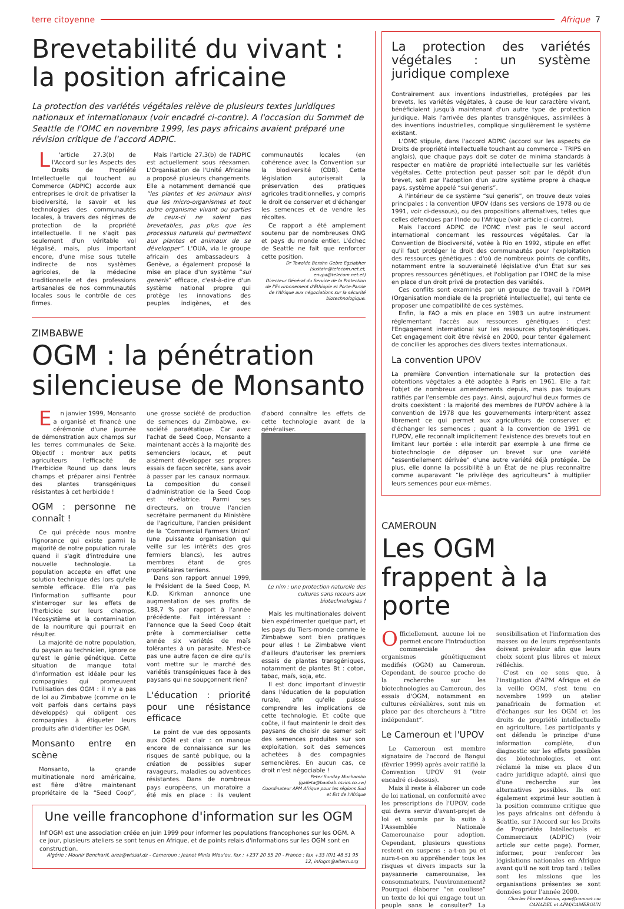terre citoyenne Afrique 7
Brevetabilité du vivant :
la position africaine
La protection des variétés végétales relève de plusieurs textes juridiques nationaux et internationaux (voir encadré ci-contre). A l'occasion du Sommet de Seattle de l'OMC en novembre 1999, les pays africains avaient préparé une révision critique de l'accord ADPIC.
L 'article 27.3(b) de l'Accord sur les Aspects des Droits de Propriété Intellectuelle qui touchent au Commerce (ADPIC) accorde aux entreprises le droit de privatiser la biodiversité, le savoir et les technologies des communautés locales, à travers des régimes de protection de la propriété intellectuelle. Il ne s'agit pas seulement d'un véritable vol légalisé, mais, plus important encore, d'une mise sous tutelle indirecte de nos systèmes agricoles, de la médecine traditionnelle et des professions artisanales de nos communautés locales sous le contrôle de ces firmes.
Mais l'article 27.3(b) de l'ADPIC est actuellement sous réexamen. L'Organisation de l'Unité Africaine a proposé plusieurs changements. Elle a notamment demandé que “les plantes et les animaux ainsi que les micro-organismes et tout autre organisme vivant ou parties de ceux-ci ne soient pas brevetables, pas plus que les processus naturels qui permettent aux plantes et animaux de se développer”. L'OUA, via le groupe africain des ambassadeurs à Genève, a également proposé la mise en place d'un système “sui generis” efficace, c'est-à-dire d'un système national propre qui protège les innovations des peuples indigènes, et des communautés locales (en cohérence avec la Convention sur la biodiversité (CDB). Cette législation autoriserait la préservation des pratiques agricoles traditionnelles, y compris le droit de conserver et d'échanger les semences et de vendre les récoltes.
Ce rapport a été amplement soutenu par de nombreuses ONG et pays du monde entier. L'échec de Seattle ne fait que renforcer cette position.
Dr Tewolde Berahn Gebre Egziabher
(sustain@telecom.net.et, envpa@telecom.net.et)
Directeur Général du Service de la Protection de l'Environnement d'Ethiopie et Porte-Parole de l'Afrique aux négociations sur la sécurité biotechnologique.
ZIMBABWE
OGM : la pénétration silencieuse de Monsanto
En janvier 1999, Monsanto a organisé et financé une cérémonie d'une journée de démonstration aux champs sur les terres communales de Seke. Objectif : montrer aux petits agriculteurs l'efficacité de l'herbicide Round up dans leurs champs et préparer ainsi l'entrée des plantes transgéniques résistantes à cet herbicide !
OGM : personne ne connaît !
Ce qui précède nous montre l'ignorance qui existe parmi la majorité de notre population rurale quand il s'agit d'introduire une nouvelle technologie. La population accepte en effet une solution technique dès lors qu'elle semble efficace. Elle n'a pas l'information suffisante pour s'interroger sur les effets de l'herbicide sur leurs champs, l'écosystème et la contamination de la nourriture qui pourrait en résulter.
La majorité de notre population, du paysan au technicien, ignore ce qu'est le génie génétique. Cette situation de manque total d'information est idéale pour les compagnies qui promeuvent l'utilisation des OGM : il n'y a pas de loi au Zimbabwe (comme on le voit parfois dans certains pays développés) qui obligent ces compagnies à étiqueter leurs produits afin d'identifier les OGM.
Monsanto entre en scène
Monsanto, la grande multinationale nord américaine, est fière d'être maintenant propriétaire de la “Seed Coop”, une grosse société de production de semences du Zimbabwe, ex-société paraétatique. Car avec l'achat de Seed Coop, Monsanto a maintenant accès à la majorité des semenciers locaux, et peut aisément développer ses propres essais de façon secrète, sans avoir à passer par les canaux normaux. La composition du conseil d'administration de la Seed Coop est révélatrice. Parmi ses directeurs, on trouve l'ancien secrétaire permanent du Ministère de l'agriculture, l'ancien président de la “Commercial Farmers Union” (une puissante organisation qui veille sur les intérêts des gros fermiers blancs), les autres membres étant de gros propriétaires terriens.
Dans son rapport annuel 1999, le Président de la Seed Coop, M. K.D. Kirkman annonce une augmentation de ses profits de 188,7 % par rapport à l'année précédente. Fait intéressant : l'annonce que la Seed Coop était prête à commercialiser cette année six variétés de maïs tolérantes à un parasite. N'est-ce pas une autre façon de dire qu'ils vont mettre sur le marché des variétés transgéniques face à des paysans qui ne soupçonnent rien?
L'éducation : priorité pour une résistance efficace
Le point de vue des opposants aux OGM est clair : on manque encore de connaissance sur les risques de santé publique, ou la création de possibles super ravageurs, maladies ou adventices résistantes. Dans de nombreux pays européens, un moratoire a été mis en place : ils veulent d'abord connaître les effets de cette technologie avant de la généraliser.
Le nim : une protection naturelle des cultures sans recours aux biotechnologies !
Mais les multinationales doivent bien expérimenter quelque part, et les pays du Tiers-monde comme le Zimbabwe sont bien pratiques pour elles ! Le Zimbabwe vient d'ailleurs d'autoriser les premiers essais de plantes transgéniques, notamment de plantes Bt : coton, tabac, maïs, soja, etc.
Il est donc important d'investir dans l'éducation de la population rurale, afin qu'elle puisse comprendre les implications de cette technologie. Et coûte que coûte, il faut maintenir le droit des paysans de choisir de semer soit des semences produites sur son exploitation, soit des semences achetées à des compagnies semencières. En aucun cas, ce droit n'est négociable !
Peter Sunday Muchambo
(galleta@baobab.cszim.co.zw)
Coordinateur APM Afrique pour les régions Sud et Est de l'Afrique
Une veille francophone d'information sur les OGM
Inf'OGM est une association créée en juin 1999 pour informer les populations francophones sur les OGM. A ce jour, plusieurs ateliers se sont tenus en Afrique, et de points relais d'informations sur les OGM sont en construction.
Algérie : Mounir Bencharif, area@wissal.dz - Cameroun : Jeanot Minla Mfou'ou, fax : +237 20 55 20 - France : fax +33 (0)1 48 51 95 12, infogm@altern.org
La protection des variétés végétales : un système juridique complexe
Contrairement aux inventions industrielles, protégées par les brevets, les variétés végétales, à cause de leur caractère vivant, bénéficiaient jusqu'à maintenant d'un autre type de protection juridique. Mais l'arrivée des plantes transgéniques, assimilées à des inventions industrielles, complique singulièrement le système existant.
L'OMC stipule, dans l'accord ADPIC (accord sur les aspects de Droits de propriété intellectuelle touchant au commerce – TRIPS en anglais), que chaque pays doit se doter de minima standards à respecter en matière de propriété intellectuelle sur les variétés végétales. Cette protection peut passer soit par le dépôt d'un brevet, soit par l'adoption d'un autre système propre à chaque pays, système appelé “sui generis”.
A l'intérieur de ce système “sui generis”, on trouve deux voies principales : la convention UPOV (dans ses versions de 1978 ou de 1991, voir ci-dessous), ou des propositions alternatives, telles que celles défendues par l'Inde ou l'Afrique (voir article ci-contre).
Mais l'accord ADPIC de l'OMC n'est pas le seul accord international concernant les ressources végétales. Car la Convention de Biodiversité, votée à Rio en 1992, stipule en effet qu'il faut protéger le droit des communautés pour l'exploitation des ressources génétiques : d'où de nombreux points de conflits, notamment entre la souveraineté législative d'un État sur ses propres ressources génétiques, et l'obligation par l'OMC de la mise en place d'un droit privé de protection des variétés.
Ces conflits sont examinés par un groupe de travail à l'OMPI (Organisation mondiale de la propriété intellectuelle), qui tente de proposer une compatibilité de ces systèmes.
Enfin, la FAO a mis en place en 1983 un autre instrument réglementant l'accès aux ressources génétiques : c'est l'Engagement international sur les ressources phytogénétiques. Cet engagement doit être révisé en 2000, pour tenter également de concilier les approches des divers textes internationaux.
La convention UPOV
La première Convention internationale sur la protection des obtentions végétales a été adoptée à Paris en 1961. Elle a fait l'objet de nombreux amendements depuis, mais pas toujours ratifiés par l'ensemble des pays. Ainsi, aujourd'hui deux formes de droits coexistent : la majorité des membres de l'UPOV adhère à la convention de 1978 que les gouvernements interprètent assez librement ce qui permet aux agriculteurs de conserver et d'échanger les semences ; quant à la convention de 1991 de l'UPOV, elle reconnaît implicitement l'existence des brevets tout en limitant leur portée : elle interdit par exemple à une firme de biotechnologie de déposer un brevet sur une variété “essentiellement dérivée” d'une autre variété déjà protégée. De plus, elle donne la possibilité à un État de ne plus reconnaître comme auparavant “le privilège des agriculteurs” à multiplier leurs semences pour eux-mêmes.
CAMEROUN
Les OGM frappent à la porte
Officiellement, aucune loi ne permet encore l'introduction commerciale des organismes génétiquement modifiés (OGM) au Cameroun. Cependant, de source proche de la recherche sur les biotechnologies au Cameroun, des essais d'OGM, notamment en cultures céréalières, sont mis en place par des chercheurs à “titre indépendant”.
Le Cameroun et l'UPOV
Le Cameroun est membre signataire de l'accord de Bangui (février 1999) après avoir ratifié la Convention UPOV 91 (voir encadré ci-dessus).
Mais il reste à élaborer un code de loi national, en conformité avec les prescriptions de l'UPOV, code qui devra servir d'avant-projet de loi et soumis par la suite à l'Assemblée Nationale Camerounaise pour adoption. Cependant, plusieurs questions restent en suspens : a-t-on pu et aura-t-on su appréhender tous les risques et divers impacts sur la paysannerie camerounaise, les consommateurs, l'environnement? Pourquoi élaborer “en coulisse” un texte de loi qui engage tout un peuple sans le consulter? La sensibilisation et l'information des masses ou de leurs représentants doivent prévaloir afin que leurs choix soient plus libres et mieux réfléchis.
C'est en ce sens que, à l'instigation d'APM Afrique et de la veille OGM, s'est tenu en novembre 1999 un atelier panafricain de formation et d'échanges sur les OGM et les droits de propriété intellectuelle en agriculture. Les participants y ont défendu le principe d'une information complète, d'un diagnostic sur les effets possibles des biotechnologies, et ont réclamé la mise en place d'un cadre juridique adapté, ainsi que d'une recherche sur les alternatives possibles. Ils ont également exprimé leur soutien à la position commune critique que les pays africains ont défendu à Seattle, sur l'Accord sur les Droits de Propriétés Intellectuels et Commerciaux (ADPIC) (voir article sur cette page). Former, informer, pour renforcer les législations nationales en Afrique avant qu'il ne soit trop tard : telles sont les missions que les organisations présentes se sont données pour l'année 2000.
Charles Florent Assam, apm@camnet.cm
CANADEL et APM/CAMEROUN